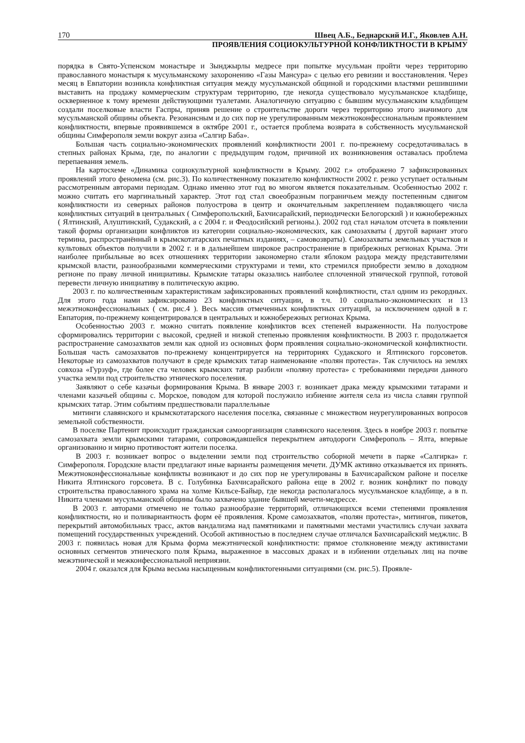170 Швец А.Б., Беднарский И.Г., Яковлев А.Н.
ПРОЯВЛЕНИЯ СОЦИОКУЛЬТУРНОЙ КОНФЛИКТНОСТИ В КРЫМУ
порядка в Свято-Успенском монастыре и Зынджырлы медресе при попытке мусульман пройти через территорию православного монастыря к мусульманскому захоронению «Газы Мансура» с целью его ревизии и восстановления. Через месяц в Евпатории возникла конфликтная ситуация между мусульманской общиной и городскими властями решившими выставить на продажу коммерческим структурам территорию, где некогда существовало мусульманское кладбище, оскверненное к тому времени действующими туалетами. Аналогичную ситуацию с бывшим мусульманским кладбищем создали поселковые власти Гаспры, приняв решение о строительстве дороги через территорию этого значимого для мусульманской общины объекта. Резонансным и до сих пор не урегулированным межэтноконфессиональным проявлением конфликтности, впервые проявившемся в октябре 2001 г., остается проблема возврата в собственность мусульманской общины Симферополя земли вокруг азиза «Салгир Баба».
Большая часть социально-экономических проявлений конфликтности 2001 г. по-прежнему сосредотачивалась в степных районах Крыма, где, по аналогии с предыдущим годом, причиной их возникновения оставалась проблема перепаевания земель.
На картосхеме «Динамика социокультурной конфликтности в Крыму. 2002 г.» отображено 7 зафиксированных проявлений этого феномена (см. рис.3). По количественному показателю конфликтности 2002 г. резко уступает остальным рассмотренным авторами периодам. Однако именно этот год во многом является показательным. Особенностью 2002 г. можно считать его маргинальный характер. Этот год стал своеобразным пограничьем между постепенным сдвигом конфликтности из северных районов полуострова в центр и окончательным закреплением подавляющего числа конфликтных ситуаций в центральных ( Симферопольский, Бахчисарайский, периодически Белогорский ) и южнобережных ( Ялтинский, Алуштинский, Судакский, а с 2004 г. и Феодосийский регионы.). 2002 год стал началом отсчета в появлении такой формы организации конфликтов из категории социально-экономических, как самозахваты ( другой вариант этого термина, распространённый в крымскотатарских печатных изданиях, – самовозвраты). Самозахваты земельных участков и культовых объектов получили в 2002 г. и в дальнейшем широкое распространение в прибрежных регионах Крыма. Эти наиболее прибыльные во всех отношениях территории закономерно стали яблоком раздора между представителями крымской власти, разнообразными коммерческими структурами и теми, кто стремился приобрести землю в доходном регионе по праву личной инициативы. Крымские татары оказались наиболее сплоченной этнической группой, готовой перевести личную инициативу в политическую акцию.
2003 г. по количественным характеристикам зафиксированных проявлений конфликтности, стал одним из рекордных. Для этого года нами зафиксировано 23 конфликтных ситуации, в т.ч. 10 социально-экономических и 13 межэтноконфессиональных ( см. рис.4 ). Весь массив отмеченных конфликтных ситуаций, за исключением одной в г. Евпатория, по-прежнему концентрировался в центральных и южнобережных регионах Крыма.
Особенностью 2003 г. можно считать появление конфликтов всех степеней выраженности. На полуострове сформировались территории с высокой, средней и низкой степенью проявления конфликтности. В 2003 г. продолжается распространение самозахватов земли как одной из основных форм проявления социально-экономической конфликтности. Большая часть самозахватов по-прежнему концентрируется на территориях Судакского и Ялтинского горсоветов. Некоторые из самозахватов получают в среде крымских татар наименование «полян протеста». Так случилось на землях совхоза «Гурзуф», где более ста человек крымских татар разбили «поляну протеста» с требованиями передачи данного участка земли под строительство этнического поселения.
Заявляют о себе казачьи формирования Крыма. В январе 2003 г. возникает драка между крымскими татарами и членами казачьей общины с. Морское, поводом для которой послужило избиение жителя села из числа славян группой крымских татар. Этим событиям предшествовали параллельные
митинги славянского и крымскотатарского населения поселка, связанные с множеством неурегулированных вопросов земельной собственности.
В поселке Партенит происходит гражданская самоорганизация славянского населения. Здесь в ноябре 2003 г. попытке самозахвата земли крымскими татарами, сопровождавшейся перекрытием автодороги Симферополь – Ялта, впервые организованно и мирно противостоят жители поселка.
В 2003 г. возникает вопрос о выделении земли под строительство соборной мечети в парке «Салгирка» г. Симферополя. Городские власти предлагают иные варианты размещения мечети. ДУМК активно отказывается их принять. Межэтноконфессиональные конфликты возникают и до сих пор не урегулированы в Бахчисарайском районе и поселке Никита Ялтинского горсовета. В с. Голубинка Бахчисарайского района еще в 2002 г. возник конфликт по поводу строительства православного храма на холме Кильсе-Байыр, где некогда располагалось мусульманское кладбище, а в п. Никита членами мусульманской общины было захвачено здание бывшей мечети-медрессе.
В 2003 г. авторами отмечено не только разнообразие территорий, отличающихся всеми степенями проявления конфликтности, но и поливариантность форм её проявления. Кроме самозахватов, «полян протеста», митингов, пикетов, перекрытий автомобильных трасс, актов вандализма над памятниками и памятными местами участились случаи захвата помещений государственных учреждений. Особой активностью в последнем случае отличался Бахчисарайский меджлис. В 2003 г. появилась новая для Крыма форма межэтнической конфликтности: прямое столкновение между активистами основных сегментов этнического поля Крыма, выраженное в массовых драках и в избиении отдельных лиц на почве межэтнической и межконфессиональной неприязни.
2004 г. оказался для Крыма весьма насыщенным конфликтогенными ситуациями (см. рис.5). Проявле-